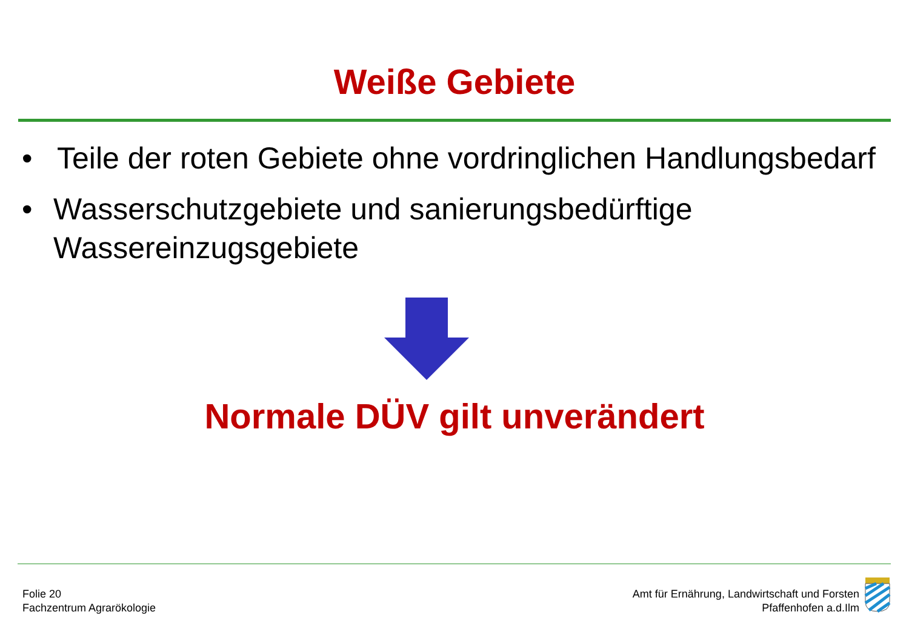Weiße Gebiete
• Teile der roten Gebiete ohne vordringlichen Handlungsbedarf
• Wasserschutzgebiete und sanierungsbedürftige Wassereinzugsgebiete
Normale DÜV gilt unverändert
Folie 20
Fachzentrum Agrarökologie
Amt für Ernährung, Landwirtschaft und Forsten
Pfaffenhofen a.d.Ilm